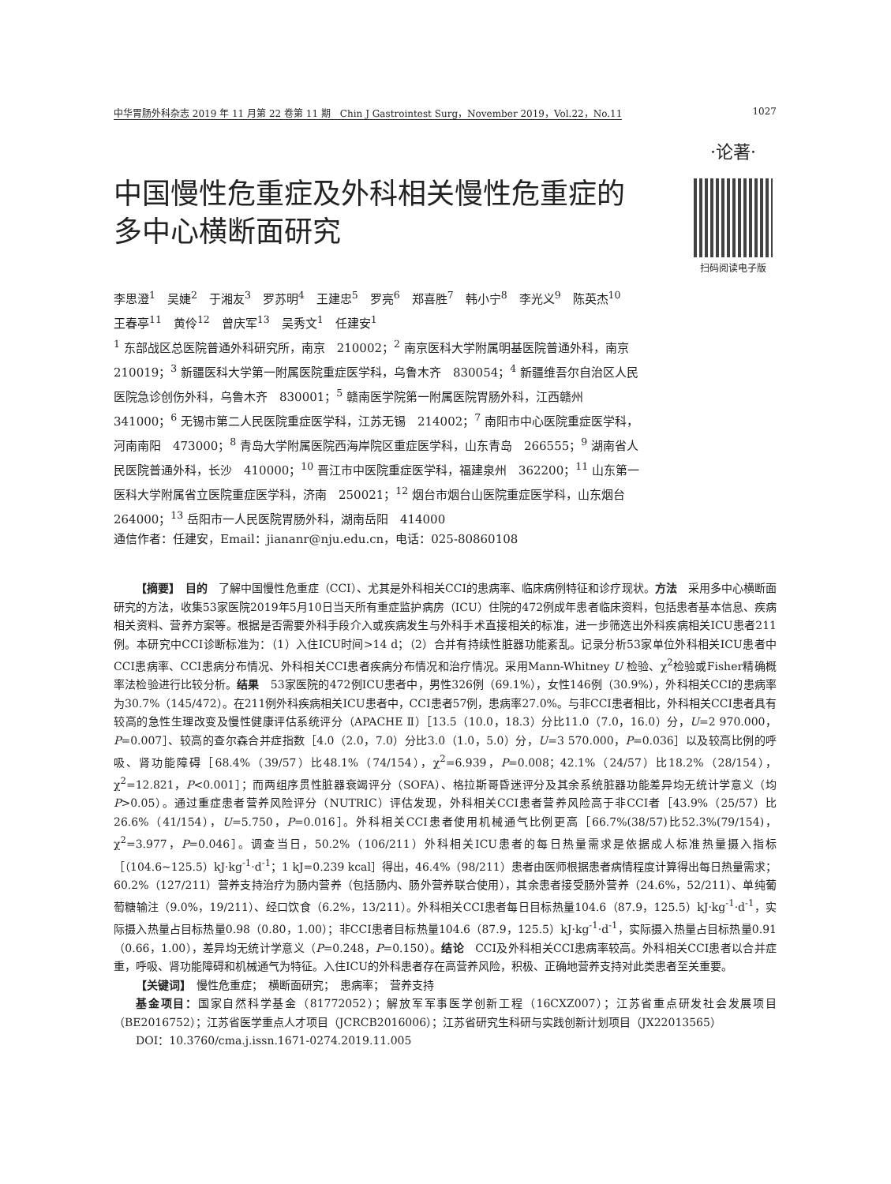中华胃肠外科杂志 2019 年 11 月第 22 卷第 11 期　Chin J Gastrointest Surg，November 2019，Vol.22，No.11 1027
中国慢性危重症及外科相关慢性危重症的多中心横断面研究
·论著·
扫码阅读电子版
李思澄<sup>1</sup>　吴婕<sup>2</sup>　于湘友<sup>3</sup>　罗苏明<sup>4</sup>　王建忠<sup>5</sup>　罗亮<sup>6</sup>　郑喜胜<sup>7</sup>　韩小宁<sup>8</sup>　李光义<sup>9</sup>　陈英杰<sup>10</sup>　王春亭<sup>11</sup>　黄伶<sup>12</sup>　曾庆军<sup>13</sup>　吴秀文<sup>1</sup>　任建安<sup>1</sup>
<sup>1</sup> 东部战区总医院普通外科研究所，南京　210002；<sup>2</sup> 南京医科大学附属明基医院普通外科，南京　210019；<sup>3</sup> 新疆医科大学第一附属医院重症医学科，乌鲁木齐　830054；<sup>4</sup> 新疆维吾尔自治区人民医院急诊创伤外科，乌鲁木齐　830001；<sup>5</sup> 赣南医学院第一附属医院胃肠外科，江西赣州　341000；<sup>6</sup> 无锡市第二人民医院重症医学科，江苏无锡　214002；<sup>7</sup> 南阳市中心医院重症医学科，河南南阳　473000；<sup>8</sup> 青岛大学附属医院西海岸院区重症医学科，山东青岛　266555；<sup>9</sup> 湖南省人民医院普通外科，长沙　410000；<sup>10</sup> 晋江市中医院重症医学科，福建泉州　362200；<sup>11</sup> 山东第一医科大学附属省立医院重症医学科，济南　250021；<sup>12</sup> 烟台市烟台山医院重症医学科，山东烟台　264000；<sup>13</sup> 岳阳市一人民医院胃肠外科，湖南岳阳　414000
通信作者：任建安，Email：jiananr@nju.edu.cn，电话：025-80860108
【摘要】　目的　了解中国慢性危重症（CCI）、尤其是外科相关CCI的患病率、临床病例特征和诊疗现状。方法　采用多中心横断面研究的方法，收集53家医院2019年5月10日当天所有重症监护病房（ICU）住院的472例成年患者临床资料，包括患者基本信息、疾病相关资料、营养方案等。根据是否需要外科手段介入或疾病发生与外科手术直接相关的标准，进一步筛选出外科疾病相关ICU患者211例。本研究中CCI诊断标准为：（1）入住ICU时间>14 d；（2）合并有持续性脏器功能紊乱。记录分析53家单位外科相关ICU患者中CCI患病率、CCI患病分布情况、外科相关CCI患者疾病分布情况和治疗情况。采用Mann-Whitney U 检验、χ<sup>2</sup>检验或Fisher精确概率法检验进行比较分析。结果　53家医院的472例ICU患者中，男性326例（69.1%），女性146例（30.9%），外科相关CCI的患病率为30.7%（145/472）。在211例外科疾病相关ICU患者中，CCI患者57例，患病率27.0%。与非CCI患者相比，外科相关CCI患者具有较高的急性生理改变及慢性健康评估系统评分（APACHE Ⅱ）［13.5（10.0，18.3）分比11.0（7.0，16.0）分，U=2 970.000，P=0.007］、较高的查尔森合并症指数［4.0（2.0，7.0）分比3.0（1.0，5.0）分，U=3 570.000，P=0.036］以及较高比例的呼吸、肾功能障碍［68.4%（39/57）比48.1%（74/154），χ<sup>2</sup>=6.939，P=0.008；42.1%（24/57）比18.2%（28/154），χ<sup>2</sup>=12.821，P<0.001］；而两组序贯性脏器衰竭评分（SOFA）、格拉斯哥昏迷评分及其余系统脏器功能差异均无统计学意义（均P>0.05）。通过重症患者营养风险评分（NUTRIC）评估发现，外科相关CCI患者营养风险高于非CCI者［43.9%（25/57）比26.6%（41/154），U=5.750，P=0.016］。外科相关CCI患者使用机械通气比例更高［66.7%(38/57)比52.3%(79/154)，χ<sup>2</sup>=3.977，P=0.046］。调查当日，50.2%（106/211）外科相关ICU患者的每日热量需求是依据成人标准热量摄入指标［（104.6~125.5）kJ·kg<sup>-1</sup>·d<sup>-1</sup>；1 kJ=0.239 kcal］得出，46.4%（98/211）患者由医师根据患者病情程度计算得出每日热量需求；60.2%（127/211）营养支持治疗为肠内营养（包括肠内、肠外营养联合使用），其余患者接受肠外营养（24.6%，52/211）、单纯葡萄糖输注（9.0%，19/211）、经口饮食（6.2%，13/211）。外科相关CCI患者每日目标热量104.6（87.9，125.5）kJ·kg<sup>-1</sup>·d<sup>-1</sup>，实际摄入热量占目标热量0.98（0.80，1.00）；非CCI患者目标热量104.6（87.9，125.5）kJ·kg<sup>-1</sup>·d<sup>-1</sup>，实际摄入热量占目标热量0.91（0.66，1.00），差异均无统计学意义（P=0.248，P=0.150）。结论　CCI及外科相关CCI患病率较高。外科相关CCI患者以合并症重，呼吸、肾功能障碍和机械通气为特征。入住ICU的外科患者存在高营养风险，积极、正确地营养支持对此类患者至关重要。
【关键词】　慢性危重症；　横断面研究；　患病率；　营养支持
基金项目：国家自然科学基金（81772052）；解放军军事医学创新工程（16CXZ007）；江苏省重点研发社会发展项目（BE2016752）；江苏省医学重点人才项目（JCRCB2016006）；江苏省研究生科研与实践创新计划项目（JX22013565）
DOI：10.3760/cma.j.issn.1671-0274.2019.11.005